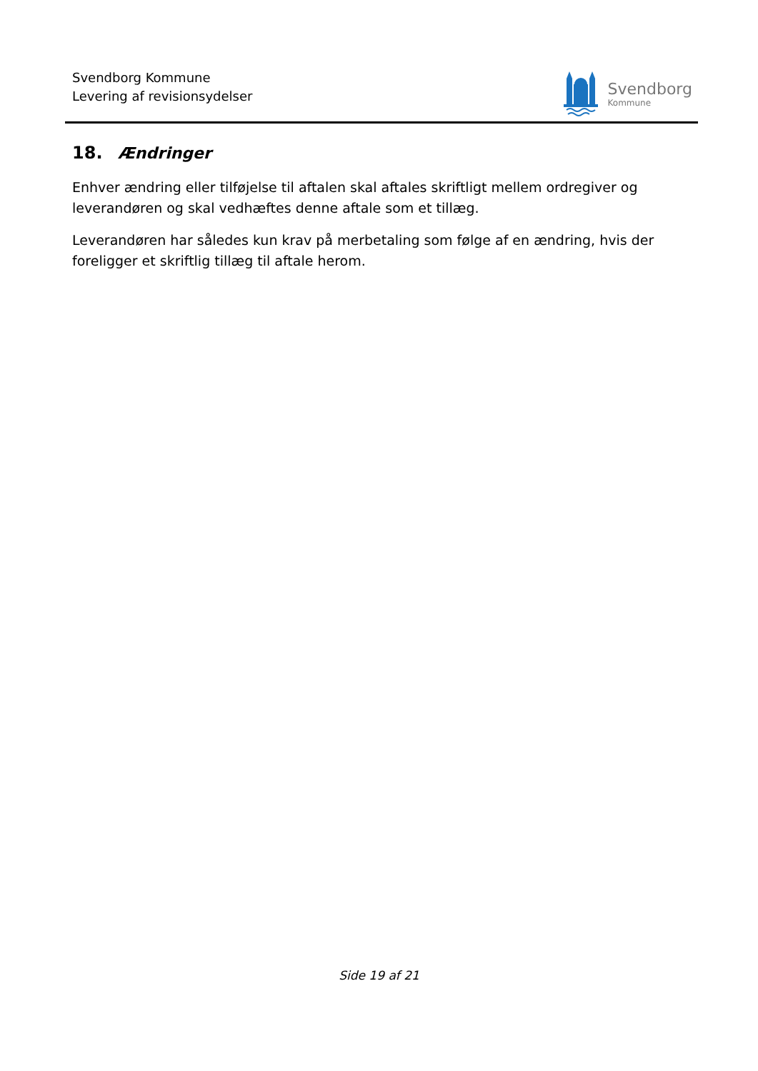Svendborg Kommune
Levering af revisionsydelser
Svendborg
Kommune
18. Ændringer
Enhver ændring eller tilføjelse til aftalen skal aftales skriftligt mellem ordregiver og leverandøren og skal vedhæftes denne aftale som et tillæg.
Leverandøren har således kun krav på merbetaling som følge af en ændring, hvis der foreligger et skriftlig tillæg til aftale herom.
Side 19 af 21